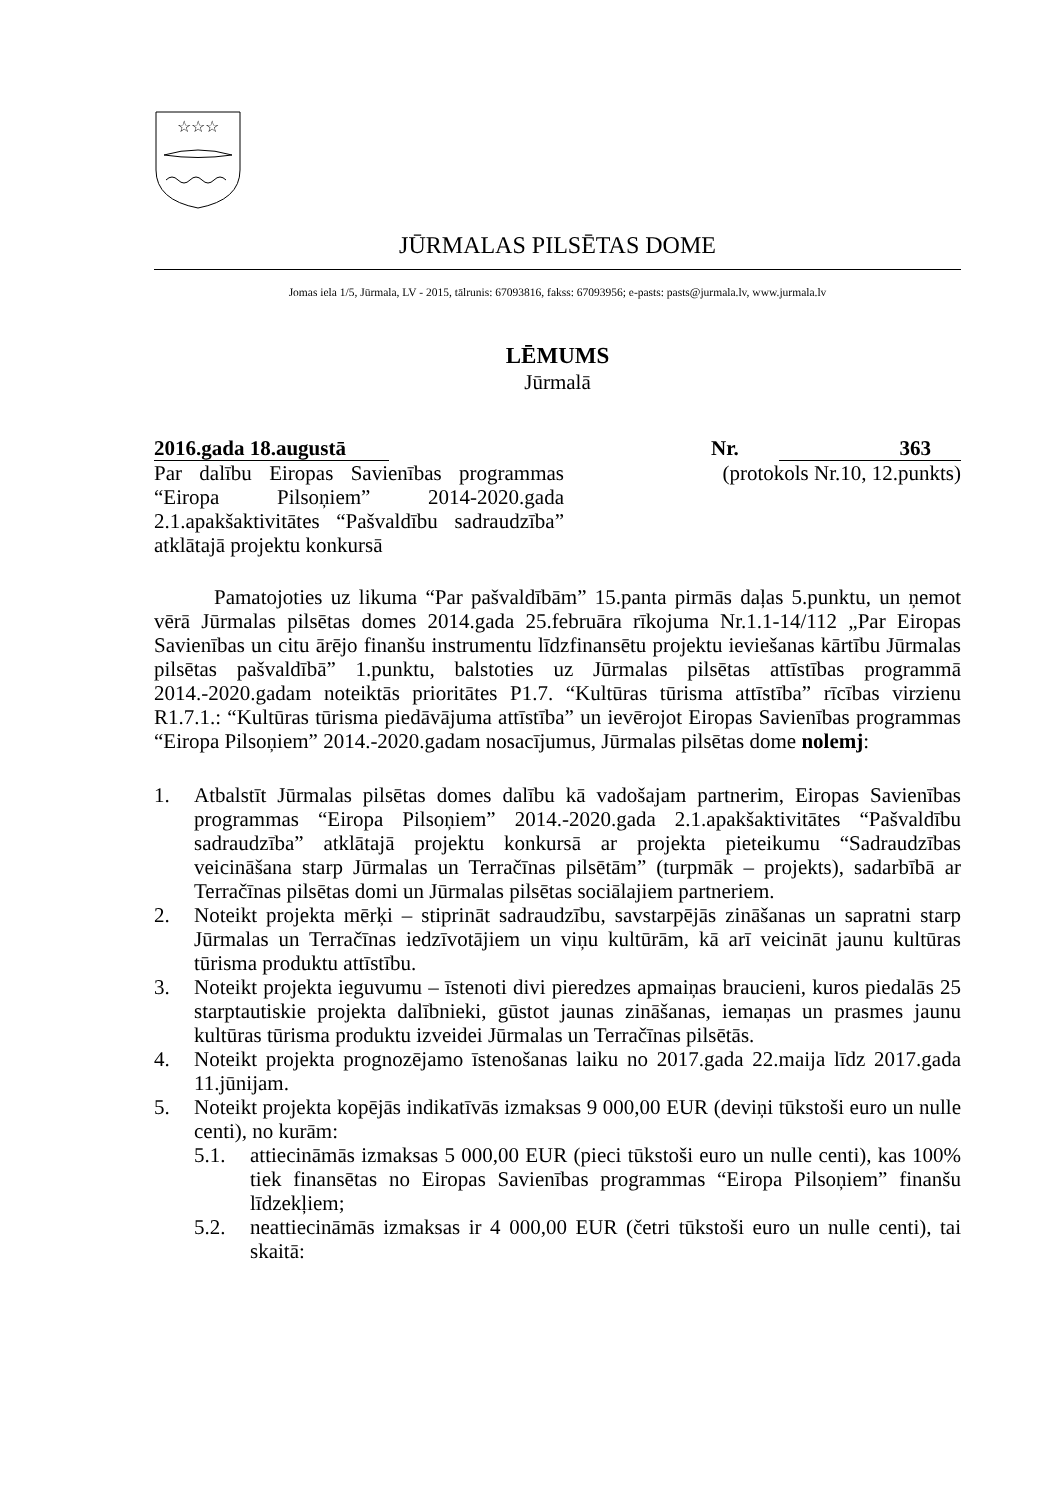☆☆☆
JŪRMALAS PILSĒTAS DOME
Jomas iela 1/5, Jūrmala, LV - 2015, tālrunis: 67093816, fakss: 67093956; e-pasts: pasts@jurmala.lv, www.jurmala.lv
LĒMUMS
Jūrmalā
2016.gada 18.augustā
Nr. 363
Par dalību Eiropas Savienības programmas “Eiropa Pilsoņiem” 2014-2020.gada 2.1.apakšaktivitātes “Pašvaldību sadraudzība” atklātajā projektu konkursā
(protokols Nr.10, 12.punkts)
Pamatojoties uz likuma “Par pašvaldībām” 15.panta pirmās daļas 5.punktu, un ņemot vērā Jūrmalas pilsētas domes 2014.gada 25.februāra rīkojuma Nr.1.1-14/112 „Par Eiropas Savienības un citu ārējo finanšu instrumentu līdzfinansētu projektu ieviešanas kārtību Jūrmalas pilsētas pašvaldībā” 1.punktu, balstoties uz Jūrmalas pilsētas attīstības programmā 2014.-2020.gadam noteiktās prioritātes P1.7. “Kultūras tūrisma attīstība” rīcības virzienu R1.7.1.: “Kultūras tūrisma piedāvājuma attīstība” un ievērojot Eiropas Savienības programmas “Eiropa Pilsoņiem” 2014.-2020.gadam nosacījumus, Jūrmalas pilsētas dome nolemj:
1. Atbalstīt Jūrmalas pilsētas domes dalību kā vadošajam partnerim, Eiropas Savienības programmas “Eiropa Pilsoņiem” 2014.-2020.gada 2.1.apakšaktivitātes “Pašvaldību sadraudzība” atklātajā projektu konkursā ar projekta pieteikumu “Sadraudzības veicināšana starp Jūrmalas un Terračīnas pilsētām” (turpmāk – projekts), sadarbībā ar Terračīnas pilsētas domi un Jūrmalas pilsētas sociālajiem partneriem.
2. Noteikt projekta mērķi – stiprināt sadraudzību, savstarpējās zināšanas un sapratni starp Jūrmalas un Terračīnas iedzīvotājiem un viņu kultūrām, kā arī veicināt jaunu kultūras tūrisma produktu attīstību.
3. Noteikt projekta ieguvumu – īstenoti divi pieredzes apmaiņas braucieni, kuros piedalās 25 starptautiskie projekta dalībnieki, gūstot jaunas zināšanas, iemaņas un prasmes jaunu kultūras tūrisma produktu izveidei Jūrmalas un Terračīnas pilsētās.
4. Noteikt projekta prognozējamo īstenošanas laiku no 2017.gada 22.maija līdz 2017.gada 11.jūnijam.
5. Noteikt projekta kopējās indikatīvās izmaksas 9 000,00 EUR (deviņi tūkstoši euro un nulle centi), no kurām:
5.1. attiecināmās izmaksas 5 000,00 EUR (pieci tūkstoši euro un nulle centi), kas 100% tiek finansētas no Eiropas Savienības programmas “Eiropa Pilsoņiem” finanšu līdzekļiem;
5.2. neattiecināmās izmaksas ir 4 000,00 EUR (četri tūkstoši euro un nulle centi), tai skaitā: